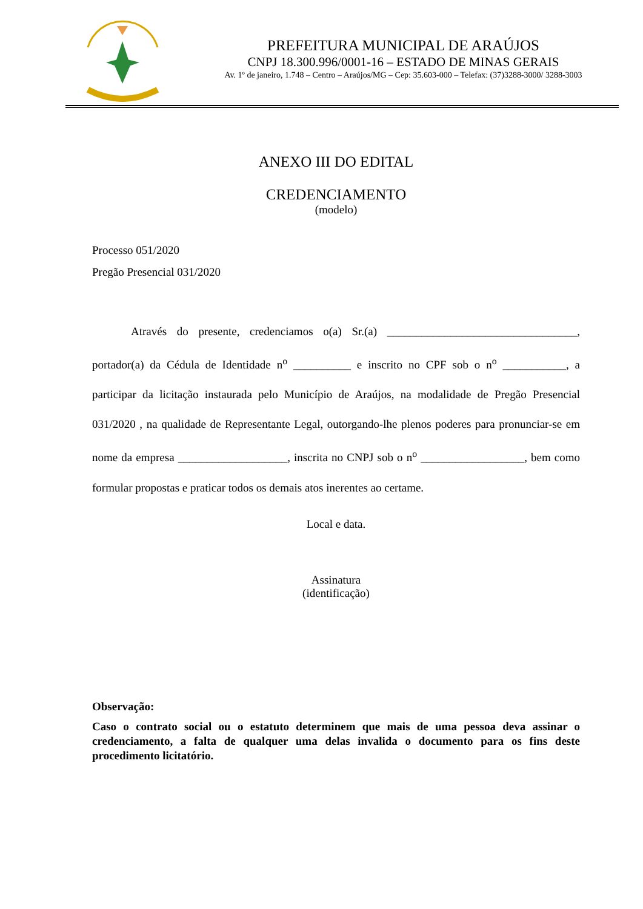PREFEITURA MUNICIPAL DE ARAÚJOS
CNPJ 18.300.996/0001-16 – ESTADO DE MINAS GERAIS
Av. 1º de janeiro, 1.748 – Centro – Araújos/MG – Cep: 35.603-000 – Telefax: (37)3288-3000/ 3288-3003
ANEXO III DO EDITAL
CREDENCIAMENTO
(modelo)
Processo 051/2020
Pregão Presencial 031/2020
Através do presente, credenciamos o(a) Sr.(a) _________________________________, portador(a) da Cédula de Identidade n<sup>o</sup> __________ e inscrito no CPF sob o n<sup>o</sup> ___________, a participar da licitação instaurada pelo Município de Araújos, na modalidade de Pregão Presencial 031/2020 , na qualidade de Representante Legal, outorgando-lhe plenos poderes para pronunciar-se em nome da empresa ___________________, inscrita no CNPJ sob o n<sup>o</sup> __________________, bem como formular propostas e praticar todos os demais atos inerentes ao certame.
Local e data.
Assinatura
(identificação)
Observação:
Caso o contrato social ou o estatuto determinem que mais de uma pessoa deva assinar o credenciamento, a falta de qualquer uma delas invalida o documento para os fins deste procedimento licitatório.